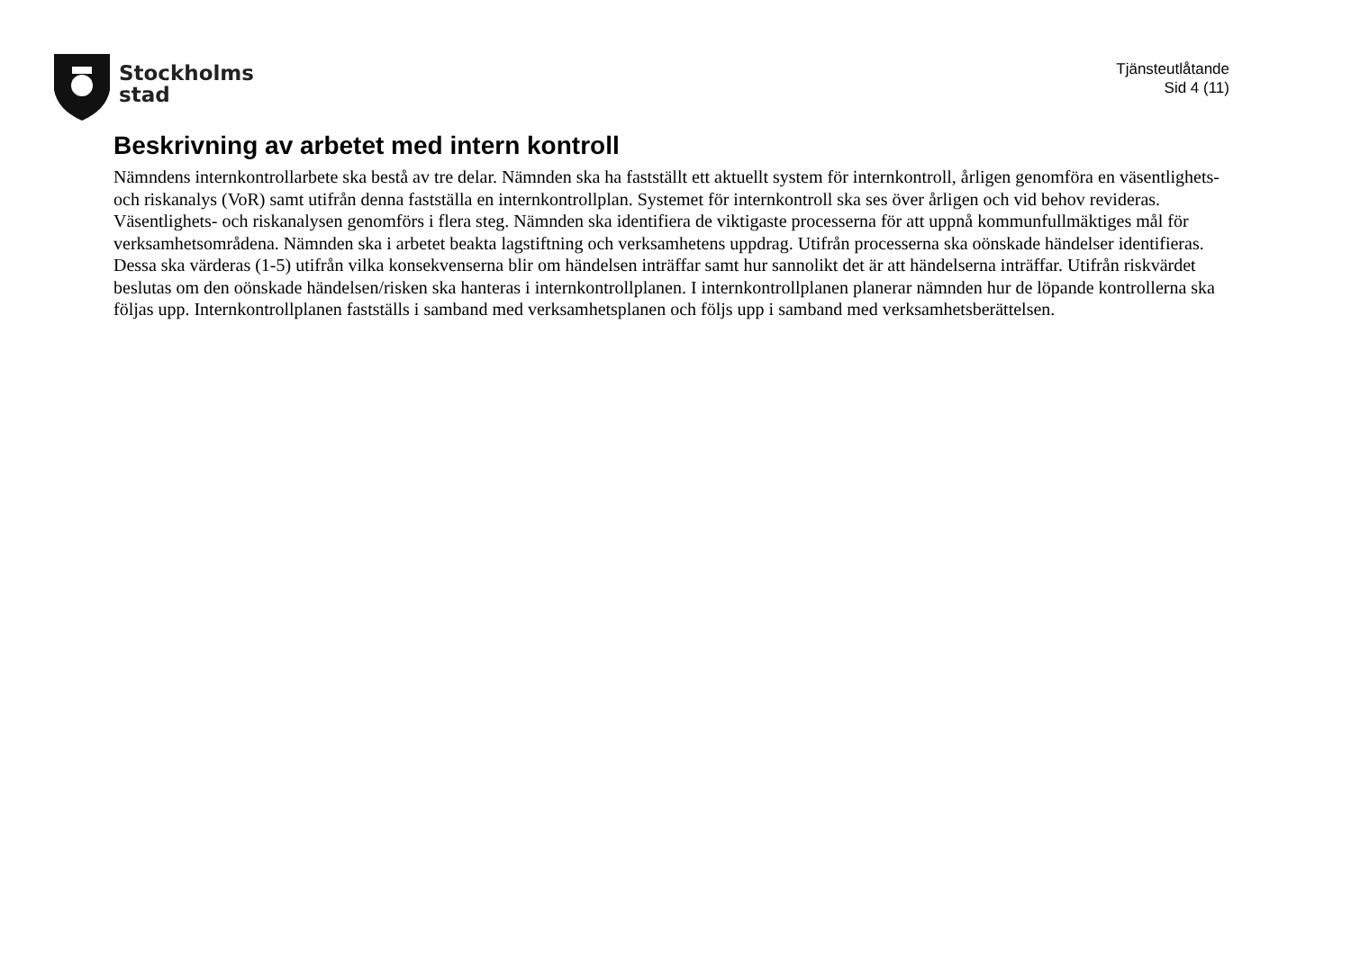Stockholms
stad
Tjänsteutlåtande
Sid 4 (11)
Beskrivning av arbetet med intern kontroll
Nämndens internkontrollarbete ska bestå av tre delar. Nämnden ska ha fastställt ett aktuellt system för internkontroll, årligen genomföra en väsentlighets- och riskanalys (VoR) samt utifrån denna fastställa en internkontrollplan. Systemet för internkontroll ska ses över årligen och vid behov revideras. Väsentlighets- och riskanalysen genomförs i flera steg. Nämnden ska identifiera de viktigaste processerna för att uppnå kommunfullmäktiges mål för verksamhetsområdena. Nämnden ska i arbetet beakta lagstiftning och verksamhetens uppdrag. Utifrån processerna ska oönskade händelser identifieras. Dessa ska värderas (1-5) utifrån vilka konsekvenserna blir om händelsen inträffar samt hur sannolikt det är att händelserna inträffar. Utifrån riskvärdet beslutas om den oönskade händelsen/risken ska hanteras i internkontrollplanen. I internkontrollplanen planerar nämnden hur de löpande kontrollerna ska följas upp. Internkontrollplanen fastställs i samband med verksamhetsplanen och följs upp i samband med verksamhetsberättelsen.